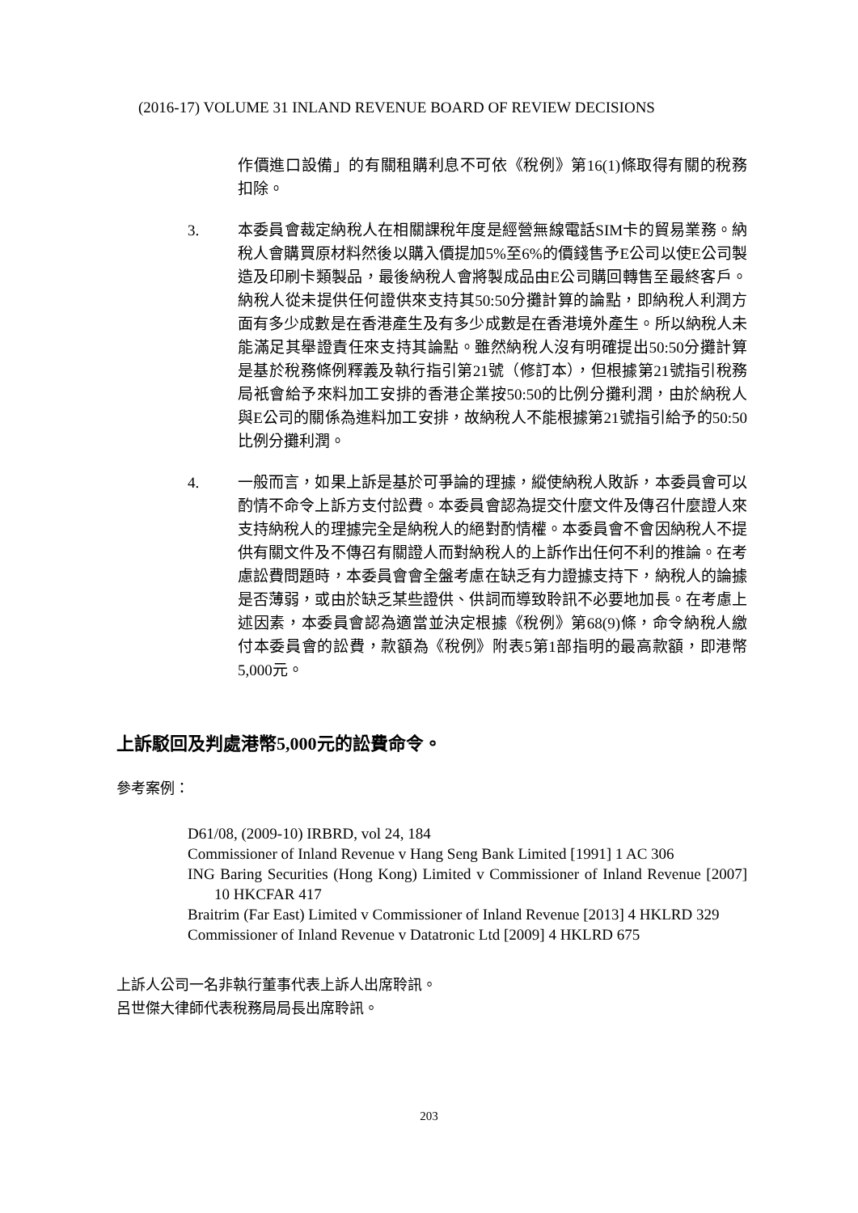(2016-17) VOLUME 31 INLAND REVENUE BOARD OF REVIEW DECISIONS
作價進口設備」的有關租購利息不可依《稅例》第16(1)條取得有關的稅務扣除。
3. 本委員會裁定納稅人在相關課稅年度是經營無線電話SIM卡的貿易業務。納稅人會購買原材料然後以購入價提加5%至6%的價錢售予E公司以使E公司製造及印刷卡類製品，最後納稅人會將製成品由E公司購回轉售至最終客戶。納稅人從未提供任何證供來支持其50:50分攤計算的論點，即納稅人利潤方面有多少成數是在香港產生及有多少成數是在香港境外產生。所以納稅人未能滿足其舉證責任來支持其論點。雖然納稅人沒有明確提出50:50分攤計算是基於稅務條例釋義及執行指引第21號（修訂本），但根據第21號指引稅務局衹會給予來料加工安排的香港企業按50:50的比例分攤利潤，由於納稅人與E公司的關係為進料加工安排，故納稅人不能根據第21號指引給予的50:50比例分攤利潤。
4. 一般而言，如果上訴是基於可爭論的理據，縱使納稅人敗訴，本委員會可以酌情不命令上訴方支付訟費。本委員會認為提交什麼文件及傳召什麼證人來支持納稅人的理據完全是納稅人的絕對酌情權。本委員會不會因納稅人不提供有關文件及不傳召有關證人而對納稅人的上訴作出任何不利的推論。在考慮訟費問題時，本委員會會全盤考慮在缺乏有力證據支持下，納稅人的論據是否薄弱，或由於缺乏某些證供、供詞而導致聆訊不必要地加長。在考慮上述因素，本委員會認為適當並決定根據《稅例》第68(9)條，命令納稅人繳付本委員會的訟費，款額為《稅例》附表5第1部指明的最高款額，即港幣5,000元。
上訴駁回及判處港幣5,000元的訟費命令。
參考案例：
D61/08, (2009-10) IRBRD, vol 24, 184
Commissioner of Inland Revenue v Hang Seng Bank Limited [1991] 1 AC 306
ING Baring Securities (Hong Kong) Limited v Commissioner of Inland Revenue [2007] 10 HKCFAR 417
Braitrim (Far East) Limited v Commissioner of Inland Revenue [2013] 4 HKLRD 329
Commissioner of Inland Revenue v Datatronic Ltd [2009] 4 HKLRD 675
上訴人公司一名非執行董事代表上訴人出席聆訊。
呂世傑大律師代表稅務局局長出席聆訊。
203